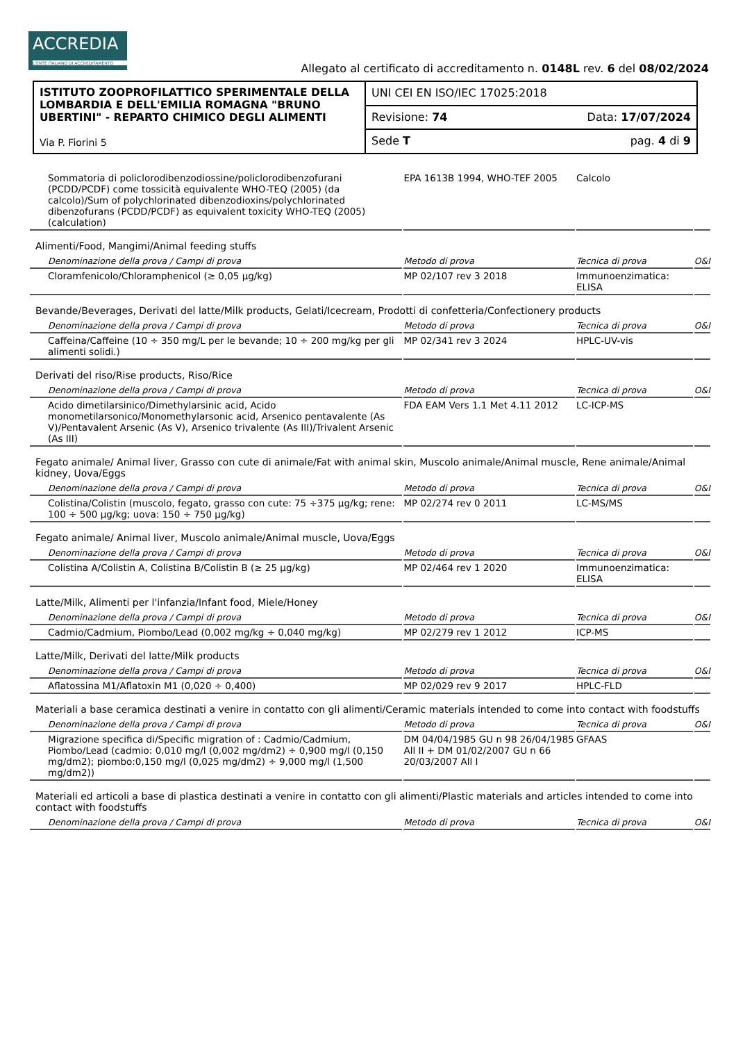ACCREDIA
L'ENTE ITALIANO DI ACCREDITAMENTO
Allegato al certificato di accreditamento n. 0148L rev. 6 del 08/02/2024
| ISTITUTO ZOOPROFILATTICO SPERIMENTALE DELLA LOMBARDIA E DELL'EMILIA ROMAGNA "BRUNO UBERTINI" - REPARTO CHIMICO DEGLI ALIMENTI Via P. Fiorini 5 | UNI CEI EN ISO/IEC 17025:2018 |
| | Revisione: 74 Data: 17/07/2024 |
| | Sede T pag. 4 di 9 |
| Sommatoria di policlorodibenzodiossine/policlorodibenzofurani (PCDD/PCDF) come tossicità equivalente WHO-TEQ (2005) (da calcolo)/Sum of polychlorinated dibenzodioxins/polychlorinated dibenzofurans (PCDD/PCDF) as equivalent toxicity WHO-TEQ (2005) (calculation) | EPA 1613B 1994, WHO-TEF 2005 | Calcolo | |
| Alimenti/Food, Mangimi/Animal feeding stuffs | | | |
| Denominazione della prova / Campi di prova | Metodo di prova | Tecnica di prova | O&I |
| Cloramfenicolo/Chloramphenicol (≥ 0,05 µg/kg) | MP 02/107 rev 3 2018 | Immunoenzimatica: ELISA | |
| Bevande/Beverages, Derivati del latte/Milk products, Gelati/Icecream, Prodotti di confetteria/Confectionery products | | | |
| Denominazione della prova / Campi di prova | Metodo di prova | Tecnica di prova | O&I |
| Caffeina/Caffeine (10 ÷ 350 mg/L per le bevande; 10 ÷ 200 mg/kg per gli alimenti solidi.) | MP 02/341 rev 3 2024 | HPLC-UV-vis | |
| Derivati del riso/Rise products, Riso/Rice | | | |
| Denominazione della prova / Campi di prova | Metodo di prova | Tecnica di prova | O&I |
| Acido dimetilarsinico/Dimethylarsinic acid, Acido monometilarsonico/Monomethylarsonic acid, Arsenico pentavalente (As V)/Pentavalent Arsenic (As V), Arsenico trivalente (As III)/Trivalent Arsenic (As III) | FDA EAM Vers 1.1 Met 4.11 2012 | LC-ICP-MS | |
| Fegato animale/ Animal liver, Grasso con cute di animale/Fat with animal skin, Muscolo animale/Animal muscle, Rene animale/Animal kidney, Uova/Eggs | | | |
| Denominazione della prova / Campi di prova | Metodo di prova | Tecnica di prova | O&I |
| Colistina/Colistin (muscolo, fegato, grasso con cute: 75 ÷375 µg/kg; rene: 100 ÷ 500 µg/kg; uova: 150 ÷ 750 µg/kg) | MP 02/274 rev 0 2011 | LC-MS/MS | |
| Fegato animale/ Animal liver, Muscolo animale/Animal muscle, Uova/Eggs | | | |
| Denominazione della prova / Campi di prova | Metodo di prova | Tecnica di prova | O&I |
| Colistina A/Colistin A, Colistina B/Colistin B (≥ 25 µg/kg) | MP 02/464 rev 1 2020 | Immunoenzimatica: ELISA | |
| Latte/Milk, Alimenti per l'infanzia/Infant food, Miele/Honey | | | |
| Denominazione della prova / Campi di prova | Metodo di prova | Tecnica di prova | O&I |
| Cadmio/Cadmium, Piombo/Lead (0,002 mg/kg ÷ 0,040 mg/kg) | MP 02/279 rev 1 2012 | ICP-MS | |
| Latte/Milk, Derivati del latte/Milk products | | | |
| Denominazione della prova / Campi di prova | Metodo di prova | Tecnica di prova | O&I |
| Aflatossina M1/Aflatoxin M1 (0,020 ÷ 0,400) | MP 02/029 rev 9 2017 | HPLC-FLD | |
| Materiali a base ceramica destinati a venire in contatto con gli alimenti/Ceramic materials intended to come into contact with foodstuffs | | | |
| Denominazione della prova / Campi di prova | Metodo di prova | Tecnica di prova | O&I |
| Migrazione specifica di/Specific migration of : Cadmio/Cadmium, Piombo/Lead (cadmio: 0,010 mg/l (0,002 mg/dm2) ÷ 0,900 mg/l (0,150 mg/dm2); piombo:0,150 mg/l (0,025 mg/dm2) ÷ 9,000 mg/l (1,500 mg/dm2)) | DM 04/04/1985 GU n 98 26/04/1985 All II + DM 01/02/2007 GU n 66 20/03/2007 All I | GFAAS | |
| Materiali ed articoli a base di plastica destinati a venire in contatto con gli alimenti/Plastic materials and articles intended to come into contact with foodstuffs | | | |
| Denominazione della prova / Campi di prova | Metodo di prova | Tecnica di prova | O&I |